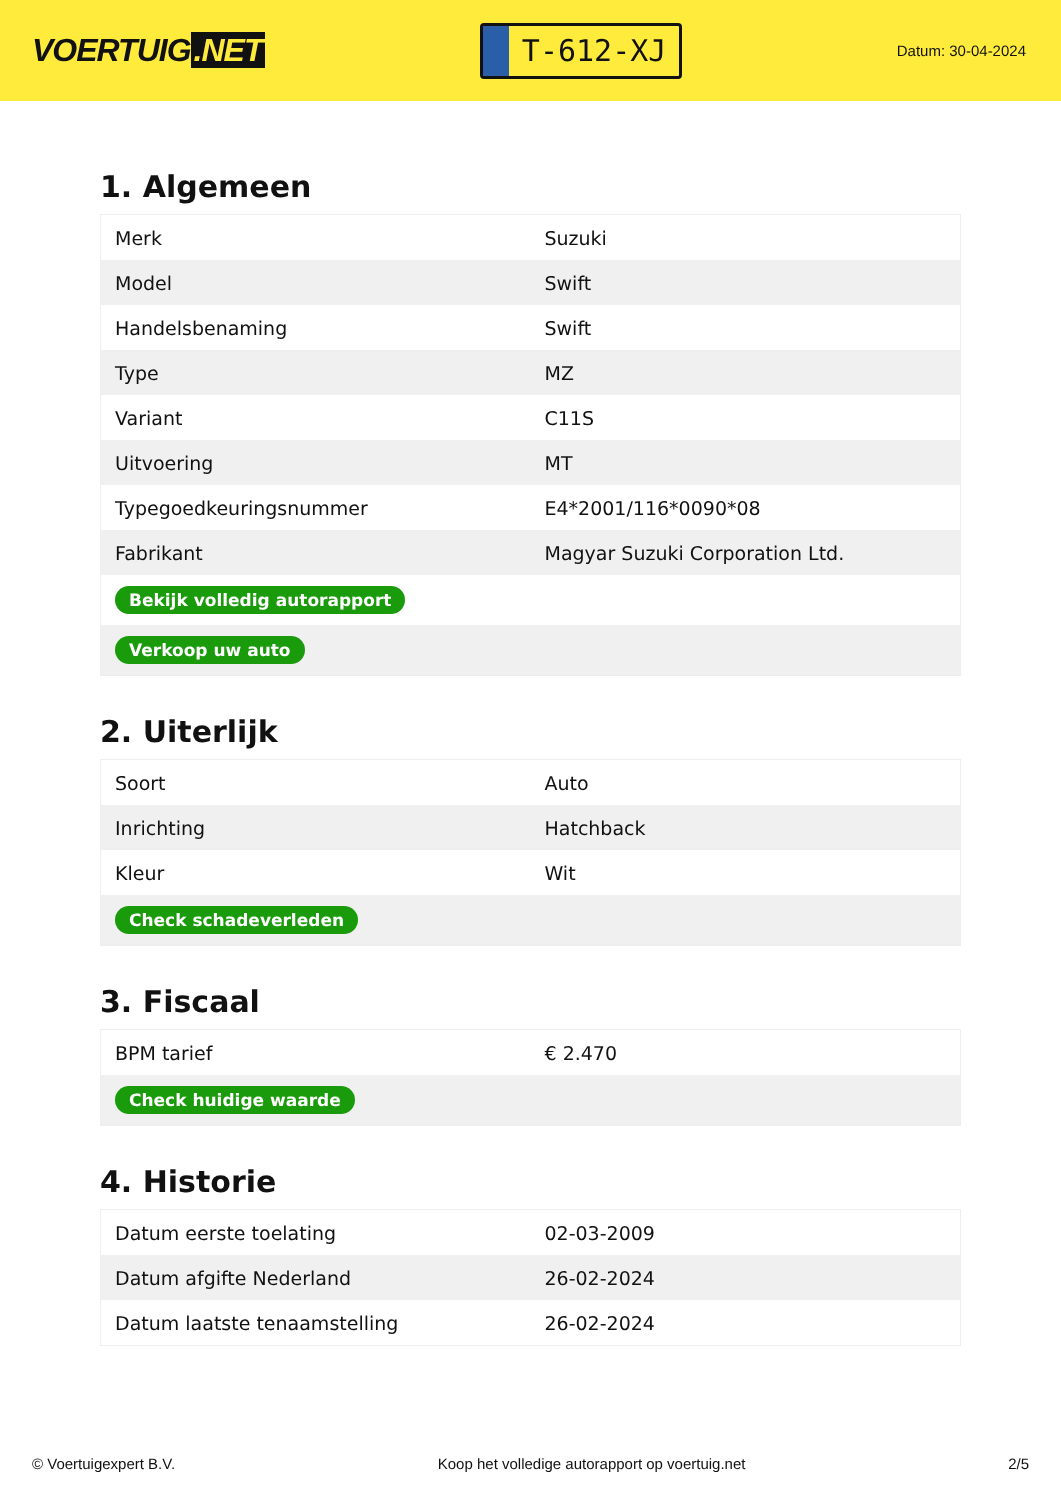VOERTUIG.NET
T-612-XJ
Datum: 30-04-2024
1. Algemeen
| Merk | Suzuki |
| Model | Swift |
| Handelsbenaming | Swift |
| Type | MZ |
| Variant | C11S |
| Uitvoering | MT |
| Typegoedkeuringsnummer | E4*2001/116*0090*08 |
| Fabrikant | Magyar Suzuki Corporation Ltd. |
| Bekijk volledig autorapport | |
| Verkoop uw auto | |
2. Uiterlijk
| Soort | Auto |
| Inrichting | Hatchback |
| Kleur | Wit |
| Check schadeverleden | |
3. Fiscaal
| BPM tarief | € 2.470 |
| Check huidige waarde | |
4. Historie
| Datum eerste toelating | 02-03-2009 |
| Datum afgifte Nederland | 26-02-2024 |
| Datum laatste tenaamstelling | 26-02-2024 |
© Voertuigexpert B.V. Koop het volledige autorapport op voertuig.net 2/5